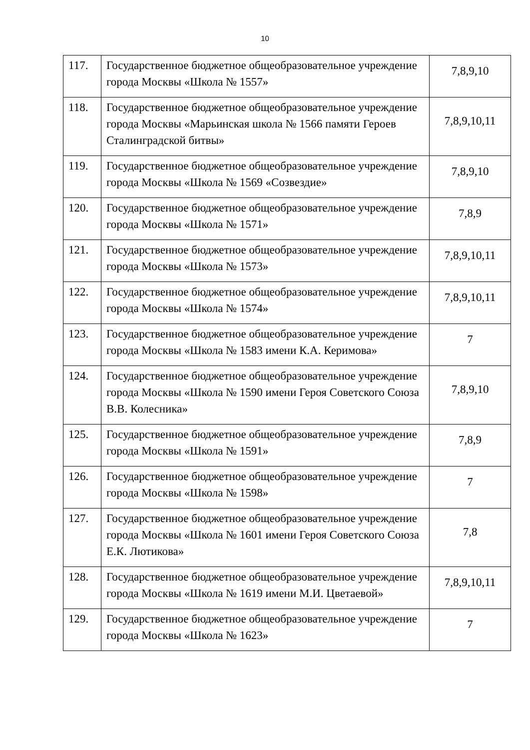10
| 117. | Государственное бюджетное общеобразовательное учреждение города Москвы «Школа № 1557» | 7,8,9,10 |
| 118. | Государственное бюджетное общеобразовательное учреждение города Москвы «Марьинская школа № 1566 памяти Героев Сталинградской битвы» | 7,8,9,10,11 |
| 119. | Государственное бюджетное общеобразовательное учреждение города Москвы «Школа № 1569 «Созвездие» | 7,8,9,10 |
| 120. | Государственное бюджетное общеобразовательное учреждение города Москвы «Школа № 1571» | 7,8,9 |
| 121. | Государственное бюджетное общеобразовательное учреждение города Москвы «Школа № 1573» | 7,8,9,10,11 |
| 122. | Государственное бюджетное общеобразовательное учреждение города Москвы «Школа № 1574» | 7,8,9,10,11 |
| 123. | Государственное бюджетное общеобразовательное учреждение города Москвы «Школа № 1583 имени К.А. Керимова» | 7 |
| 124. | Государственное бюджетное общеобразовательное учреждение города Москвы «Школа № 1590 имени Героя Советского Союза В.В. Колесника» | 7,8,9,10 |
| 125. | Государственное бюджетное общеобразовательное учреждение города Москвы «Школа № 1591» | 7,8,9 |
| 126. | Государственное бюджетное общеобразовательное учреждение города Москвы «Школа № 1598» | 7 |
| 127. | Государственное бюджетное общеобразовательное учреждение города Москвы «Школа № 1601 имени Героя Советского Союза Е.К. Лютикова» | 7,8 |
| 128. | Государственное бюджетное общеобразовательное учреждение города Москвы «Школа № 1619 имени М.И. Цветаевой» | 7,8,9,10,11 |
| 129. | Государственное бюджетное общеобразовательное учреждение города Москвы «Школа № 1623» | 7 |